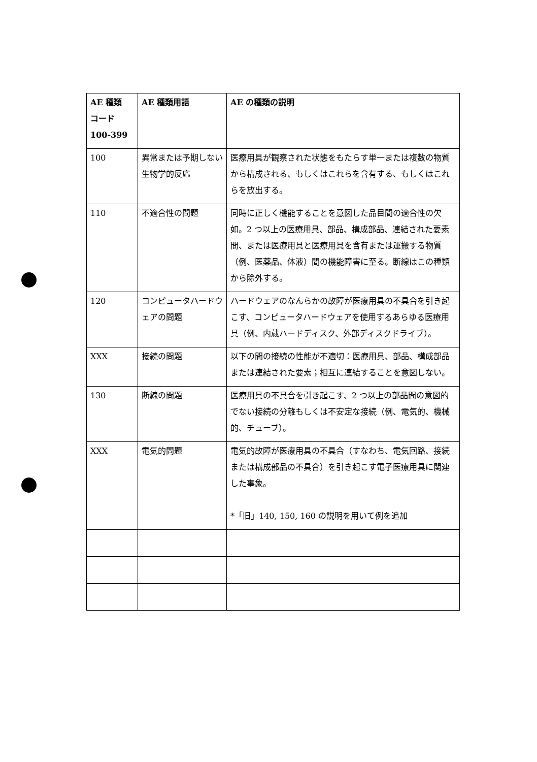| AE 種類 コード 100-399 | AE 種類用語 | AE の種類の説明 |
| --- | --- | --- |
| 100 | 異常または予期しない生物学的反応 | 医療用具が観察された状態をもたらす単一または複数の物質から構成される、もしくはこれらを含有する、もしくはこれらを放出する。 |
| 110 | 不適合性の問題 | 同時に正しく機能することを意図した品目間の適合性の欠如。2 つ以上の医療用具、部品、構成部品、連結された要素間、または医療用具と医療用具を含有または運搬する物質（例、医薬品、体液）間の機能障害に至る。断線はこの種類から除外する。 |
| 120 | コンピュータハードウェアの問題 | ハードウェアのなんらかの故障が医療用具の不具合を引き起こす、コンピュータハードウェアを使用するあらゆる医療用具（例、内蔵ハードディスク、外部ディスクドライブ）。 |
| XXX | 接続の問題 | 以下の間の接続の性能が不適切：医療用具、部品、構成部品または連結された要素；相互に連結することを意図しない。 |
| 130 | 断線の問題 | 医療用具の不具合を引き起こす、2 つ以上の部品間の意図的でない接続の分離もしくは不安定な接続（例、電気的、機械的、チューブ）。 |
| XXX | 電気的問題 | 電気的故障が医療用具の不具合（すなわち、電気回路、接続または構成部品の不具合）を引き起こす電子医療用具に関連した事象。 *「旧」140, 150, 160 の説明を用いて例を追加 |